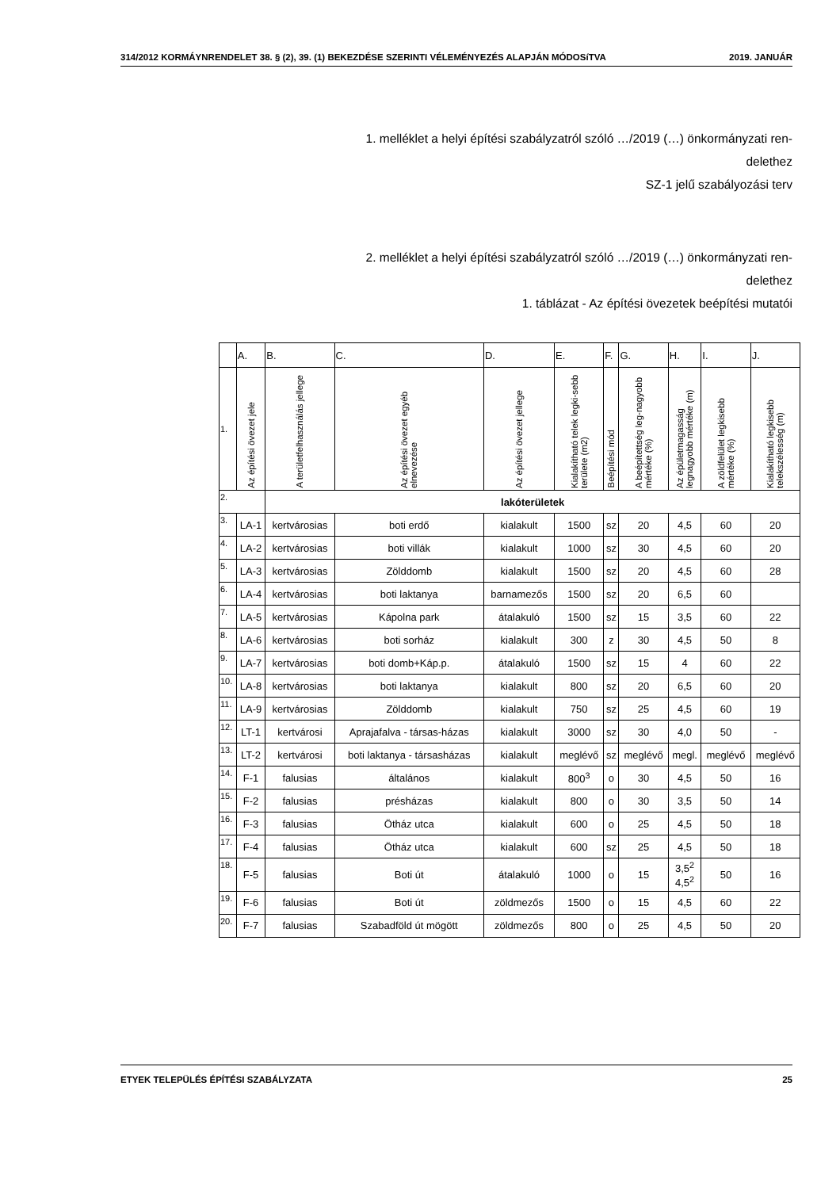314/2012 KORMÁYNRENDELET 38. § (2), 39. (1) BEKEZDÉSE SZERINTI VÉLEMÉNYEZÉS ALAPJÁN MÓDOSíTVA 2019. JANUÁR
1. melléklet a helyi építési szabályzatról szóló …/2019 (…) önkormányzati ren-
delethez
SZ-1 jelű szabályozási terv
2. melléklet a helyi építési szabályzatról szóló …/2019 (…) önkormányzati ren-
delethez
1. táblázat - Az építési övezetek beépítési mutatói
| | A. | B. | C. | D. | E. | F. | G. | H. | I. | J. |
| 1. | Az építési övezet jele | A területfelhasználás jellege | Az építési övezet egyéb elnevezése | Az építési övezet jellege | Kialakítható telek legki-sebb területe (m2) | Beépítési mód | A beépítettség leg-nagyobb mértéke (%) | Az épületmagasság legnagyobb mértéke (m) | A zöldfelület legkisebb mértéke (%) | Kialakítható legkisebb telekszélesség (m) |
| 2. | | lakóterületek | | | | | | | | |
| 3. | LA-1 | kertvárosias | boti erdő | kialakult | 1500 | sz | 20 | 4,5 | 60 | 20 |
| 4. | LA-2 | kertvárosias | boti villák | kialakult | 1000 | sz | 30 | 4,5 | 60 | 20 |
| 5. | LA-3 | kertvárosias | Zölddomb | kialakult | 1500 | sz | 20 | 4,5 | 60 | 28 |
| 6. | LA-4 | kertvárosias | boti laktanya | barnamezős | 1500 | sz | 20 | 6,5 | 60 | |
| 7. | LA-5 | kertvárosias | Kápolna park | átalakuló | 1500 | sz | 15 | 3,5 | 60 | 22 |
| 8. | LA-6 | kertvárosias | boti sorház | kialakult | 300 | z | 30 | 4,5 | 50 | 8 |
| 9. | LA-7 | kertvárosias | boti domb+Káp.p. | átalakuló | 1500 | sz | 15 | 4 | 60 | 22 |
| 10. | LA-8 | kertvárosias | boti laktanya | kialakult | 800 | sz | 20 | 6,5 | 60 | 20 |
| 11. | LA-9 | kertvárosias | Zölddomb | kialakult | 750 | sz | 25 | 4,5 | 60 | 19 |
| 12. | LT-1 | kertvárosi | Aprajafalva - társas-házas | kialakult | 3000 | sz | 30 | 4,0 | 50 | - |
| 13. | LT-2 | kertvárosi | boti laktanya - társasházas | kialakult | meglévő | sz | meglévő | megl. | meglévő | meglévő |
| 14. | F-1 | falusias | általános | kialakult | 800<sup>3</sup> | o | 30 | 4,5 | 50 | 16 |
| 15. | F-2 | falusias | présházas | kialakult | 800 | o | 30 | 3,5 | 50 | 14 |
| 16. | F-3 | falusias | Ötház utca | kialakult | 600 | o | 25 | 4,5 | 50 | 18 |
| 17. | F-4 | falusias | Ötház utca | kialakult | 600 | sz | 25 | 4,5 | 50 | 18 |
| 18. | F-5 | falusias | Boti út | átalakuló | 1000 | o | 15 | 3,5<sup>2</sup> 4,5<sup>2</sup> | 50 | 16 |
| 19. | F-6 | falusias | Boti út | zöldmezős | 1500 | o | 15 | 4,5 | 60 | 22 |
| 20. | F-7 | falusias | Szabadföld út mögött | zöldmezős | 800 | o | 25 | 4,5 | 50 | 20 |
ETYEK TELEPÜLÉS ÉPÍTÉSI SZABÁLYZATA 25